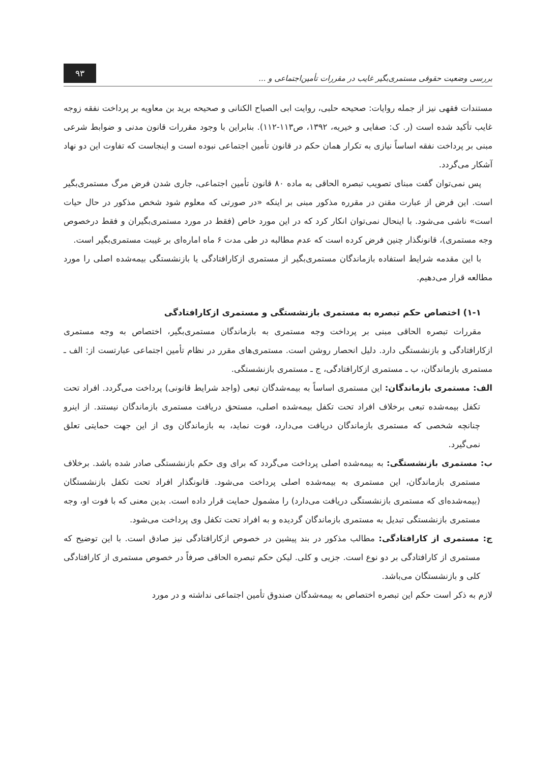بررسی وضعیت حقوقی مستمری‌بگیر غایب در مقررات تأمین‌اجتماعی و ... ۹۳
مستندات فقهی نیز از جمله روایات: صحیحه حلبی، روایت ابی الصباح الکنانی و صحیحه برید بن معاویه بر پرداخت نفقه زوجه غایب تأکید شده است (ر. ک: صفایی و خیریه، ۱۳۹۲، ص۱۱۳-۱۱۲). بنابراین با وجود مقررات قانون مدنی و ضوابط شرعی مبنی بر پرداخت نفقه اساساً نیازی به تکرار همان حکم در قانون تأمین اجتماعی نبوده است و اینجاست که تفاوت این دو نهاد آشکار می‌گردد.
پس نمی‌توان گفت مبنای تصویب تبصره الحاقی به ماده ۸۰ قانون تأمین اجتماعی، جاری شدن فرض مرگ مستمری‌بگیر است. این فرض از عبارت مقنن در مقرره مذکور مبنی بر اینکه «در صورتی که معلوم شود شخص مذکور در حال حیات است» ناشی می‌شود. با اینحال نمی‌توان انکار کرد که در این مورد خاص (فقط در مورد مستمری‌بگیران و فقط درخصوص وجه مستمری)، قانونگذار چنین فرض کرده است که عدم مطالبه در طی مدت ۶ ماه اماره‌ای بر غیبت مستمری‌بگیر است.
با این مقدمه شرایط استفاده بازماندگان مستمری‌بگیر از مستمری ازکارافتادگی یا بازنشستگی بیمه‌شده اصلی را مورد مطالعه قرار می‌دهیم.
۱-۱) اختصاص حکم تبصره به مستمری بازنشستگی و مستمری ازکارافتادگی
مقررات تبصره الحاقی مبنی بر پرداخت وجه مستمری به بازماندگان مستمری‌بگیر، اختصاص به وجه مستمری ازکارافتادگی و بازنشستگی دارد. دلیل انحصار روشن است. مستمری‌های مقرر در نظام تأمین اجتماعی عبارتست از: الف ـ مستمری بازماندگان، ب ـ مستمری ازکارافتادگی، ج ـ مستمری بازنشستگی.
الف: مستمری بازماندگان: این مستمری اساساً به بیمه‌شدگان تبعی (واجد شرایط قانونی) پرداخت می‌گردد. افراد تحت تکفل بیمه‌شده تبعی برخلاف افراد تحت تکفل بیمه‌شده اصلی، مستحق دریافت مستمری بازماندگان نیستند. از اینرو چنانچه شخصی که مستمری بازماندگان دریافت می‌دارد، فوت نماید، به بازماندگان وی از این جهت حمایتی تعلق نمی‌گیرد.
ب: مستمری بازنشستگی: به بیمه‌شده اصلی پرداخت می‌گردد که برای وی حکم بازنشستگی صادر شده باشد. برخلاف مستمری بازماندگان، این مستمری به بیمه‌شده اصلی پرداخت می‌شود. قانونگذار افراد تحت تکفل بازنشستگان (بیمه‌شده‌ای که مستمری بازنشستگی دریافت می‌دارد) را مشمول حمایت قرار داده است. بدین معنی که با فوت او، وجه مستمری بازنشستگی تبدیل به مستمری بازماندگان گردیده و به افراد تحت تکفل وی پرداخت می‌شود.
ج: مستمری از کارافتادگی: مطالب مذکور در بند پیشین در خصوص ازکارافتادگی نیز صادق است. با این توضیح که مستمری از کارافتادگی بر دو نوع است. جزیی و کلی. لیکن حکم تبصره الحاقی صرفاً در خصوص مستمری از کارافتادگی کلی و بازنشستگان می‌باشد.
لازم به ذکر است حکم این تبصره اختصاص به بیمه‌شدگان صندوق تأمین اجتماعی نداشته و در مورد